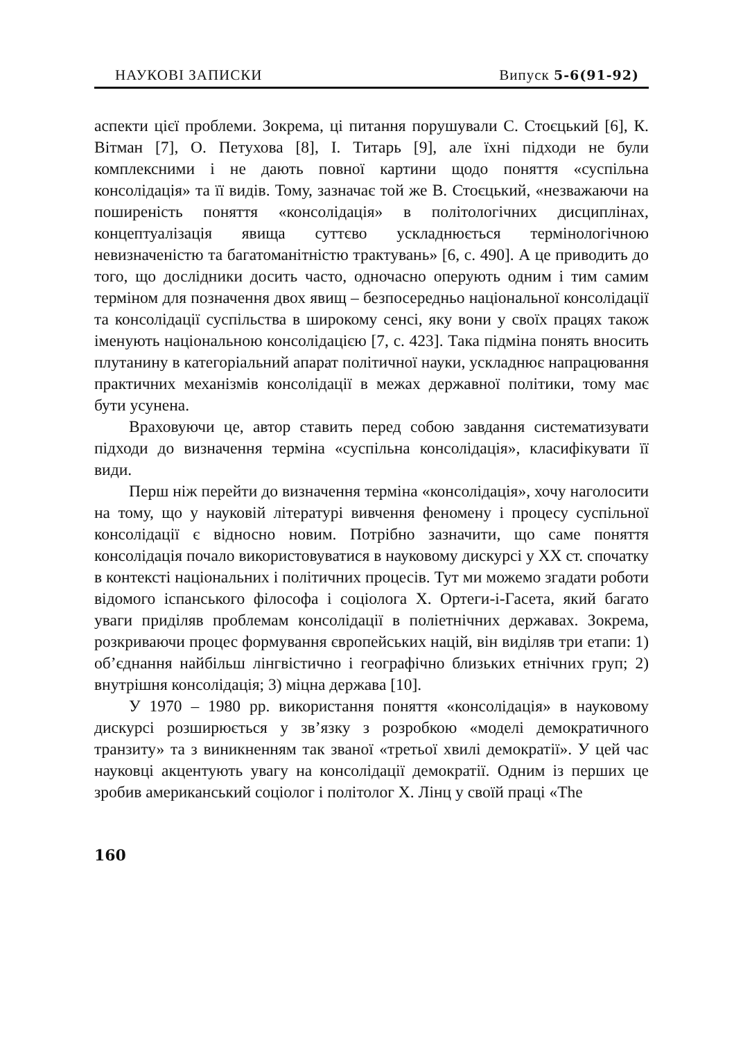НАУКОВІ ЗАПИСКИ Випуск 5-6(91-92)
аспекти цієї проблеми. Зокрема, ці питання порушували С. Стоєцький [6], К. Вітман [7], О. Петухова [8], І. Титарь [9], але їхні підходи не були комплексними і не дають повної картини щодо поняття «суспільна консолідація» та її видів. Тому, зазначає той же В. Стоєцький, «незважаючи на поширеність поняття «консолідація» в політологічних дисциплінах, концептуалізація явища суттєво ускладнюється термінологічною невизначеністю та багатоманітністю трактувань» [6, с. 490]. А це приводить до того, що дослідники досить часто, одночасно оперують одним і тим самим терміном для позначення двох явищ – безпосередньо національної консолідації та консолідації суспільства в широкому сенсі, яку вони у своїх працях також іменують національною консолідацією [7, с. 423]. Така підміна понять вносить плутанину в категоріальний апарат політичної науки, ускладнює напрацювання практичних механізмів консолідації в межах державної політики, тому має бути усунена.
Враховуючи це, автор ставить перед собою завдання систематизувати підходи до визначення терміна «суспільна консолідація», класифікувати її види.
Перш ніж перейти до визначення терміна «консолідація», хочу наголосити на тому, що у науковій літературі вивчення феномену і процесу суспільної консолідації є відносно новим. Потрібно зазначити, що саме поняття консолідація почало використовуватися в науковому дискурсі у XX ст. спочатку в контексті національних і політичних процесів. Тут ми можемо згадати роботи відомого іспанського філософа і соціолога Х. Ортеги-і-Гасета, який багато уваги приділяв проблемам консолідації в поліетнічних державах. Зокрема, розкриваючи процес формування європейських націй, він виділяв три етапи: 1) об’єднання найбільш лінгвістично і географічно близьких етнічних груп; 2) внутрішня консолідація; 3) міцна держава [10].
У 1970 – 1980 рр. використання поняття «консолідація» в науковому дискурсі розширюється у зв’язку з розробкою «моделі демократичного транзиту» та з виникненням так званої «третьої хвилі демократії». У цей час науковці акцентують увагу на консолідації демократії. Одним із перших це зробив американський соціолог і політолог Х. Лінц у своїй праці «The
160